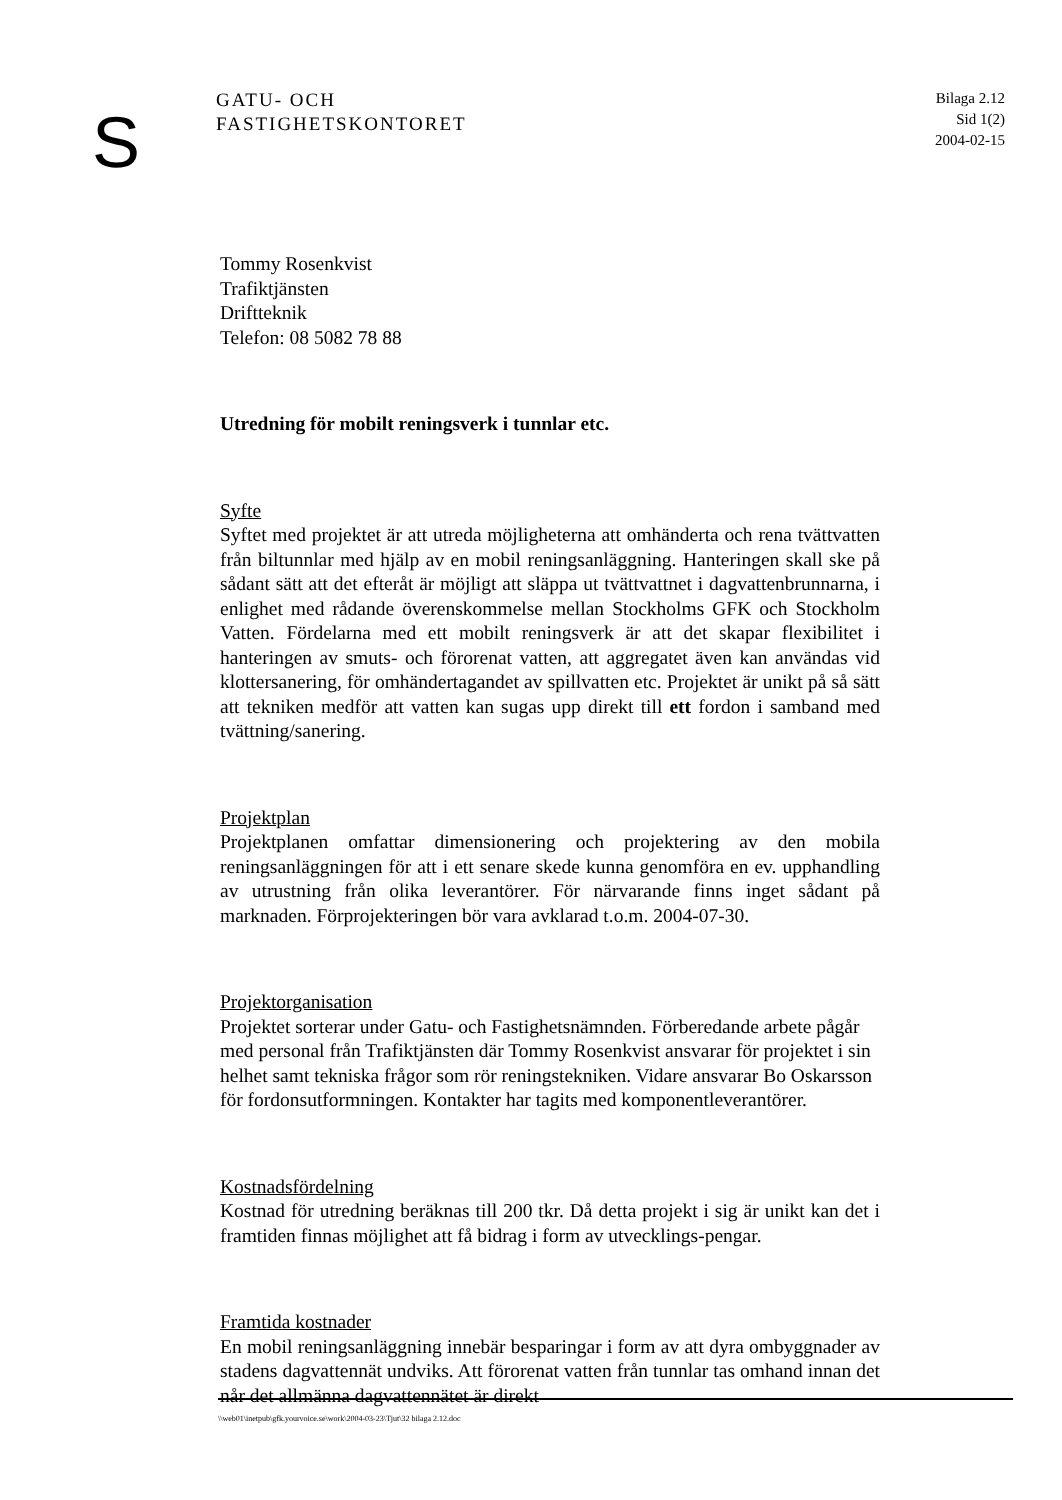S
GATU- OCH
FASTIGHETSKONTORET
Bilaga 2.12
Sid 1(2)
2004-02-15
Tommy Rosenkvist
Trafiktjänsten
Driftteknik
Telefon: 08 5082 78 88
Utredning för mobilt reningsverk i tunnlar etc.
Syfte
Syftet med projektet är att utreda möjligheterna att omhänderta och rena tvättvatten från biltunnlar med hjälp av en mobil reningsanläggning. Hanteringen skall ske på sådant sätt att det efteråt är möjligt att släppa ut tvättvattnet i dagvattenbrunnarna, i enlighet med rådande överenskommelse mellan Stockholms GFK och Stockholm Vatten. Fördelarna med ett mobilt reningsverk är att det skapar flexibilitet i hanteringen av smuts- och förorenat vatten, att aggregatet även kan användas vid klottersanering, för omhändertagandet av spillvatten etc. Projektet är unikt på så sätt att tekniken medför att vatten kan sugas upp direkt till ett fordon i samband med tvättning/sanering.
Projektplan
Projektplanen omfattar dimensionering och projektering av den mobila reningsanläggningen för att i ett senare skede kunna genomföra en ev. upphandling av utrustning från olika leverantörer. För närvarande finns inget sådant på marknaden. Förprojekteringen bör vara avklarad t.o.m. 2004-07-30.
Projektorganisation
Projektet sorterar under Gatu- och Fastighetsnämnden. Förberedande arbete pågår med personal från Trafiktjänsten där Tommy Rosenkvist ansvarar för projektet i sin helhet samt tekniska frågor som rör reningstekniken. Vidare ansvarar Bo Oskarsson för fordonsutformningen. Kontakter har tagits med komponentleverantörer.
Kostnadsfördelning
Kostnad för utredning beräknas till 200 tkr. Då detta projekt i sig är unikt kan det i framtiden finnas möjlighet att få bidrag i form av utvecklings-pengar.
Framtida kostnader
En mobil reningsanläggning innebär besparingar i form av att dyra ombyggnader av stadens dagvattennät undviks. Att förorenat vatten från tunnlar tas omhand innan det når det allmänna dagvattennätet är direkt
\\web01\inetpub\gfk.yourvoice.se\work\2004-03-23\Tjut\32 bilaga 2.12.doc